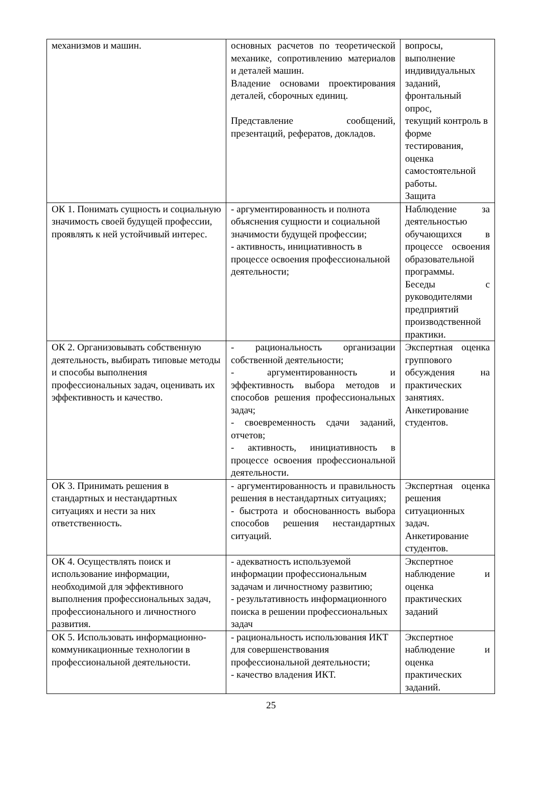| механизмов и машин. | основных расчетов по теоретической механике, сопротивлению материалов и деталей машин. Владение основами проектирования деталей, сборочных единиц. Представление сообщений, презентаций, рефератов, докладов. | вопросы, выполнение индивидуальных заданий, фронтальный опрос, текущий контроль в форме тестирования, оценка самостоятельной работы. Защита |
| ОК 1. Понимать сущность и социальную значимость своей будущей профессии, проявлять к ней устойчивый интерес. | - аргументированность и полнота объяснения сущности и социальной значимости будущей профессии; - активность, инициативность в процессе освоения профессиональной деятельности; | Наблюдение за деятельностью обучающихся в процессе освоения образовательной программы. Беседы с руководителями предприятий производственной практики. |
| ОК 2. Организовывать собственную деятельность, выбирать типовые методы и способы выполнения профессиональных задач, оценивать их эффективность и качество. | - рациональность организации собственной деятельности; - аргументированность и эффективность выбора методов и способов решения профессиональных задач; - своевременность сдачи заданий, отчетов; - активность, инициативность в процессе освоения профессиональной деятельности. | Экспертная оценка группового обсуждения на практических занятиях. Анкетирование студентов. |
| ОК 3. Принимать решения в стандартных и нестандартных ситуациях и нести за них ответственность. | - аргументированность и правильность решения в нестандартных ситуациях; - быстрота и обоснованность выбора способов решения нестандартных ситуаций. | Экспертная оценка решения ситуационных задач. Анкетирование студентов. |
| ОК 4. Осуществлять поиск и использование информации, необходимой для эффективного выполнения профессиональных задач, профессионального и личностного развития. | - адекватность используемой информации профессиональным задачам и личностному развитию; - результативность информационного поиска в решении профессиональных задач | Экспертное наблюдение и оценка практических заданий |
| ОК 5. Использовать информационно-коммуникационные технологии в профессиональной деятельности. | - рациональность использования ИКТ для совершенствования профессиональной деятельности; - качество владения ИКТ. | Экспертное наблюдение и оценка практических заданий. |
25